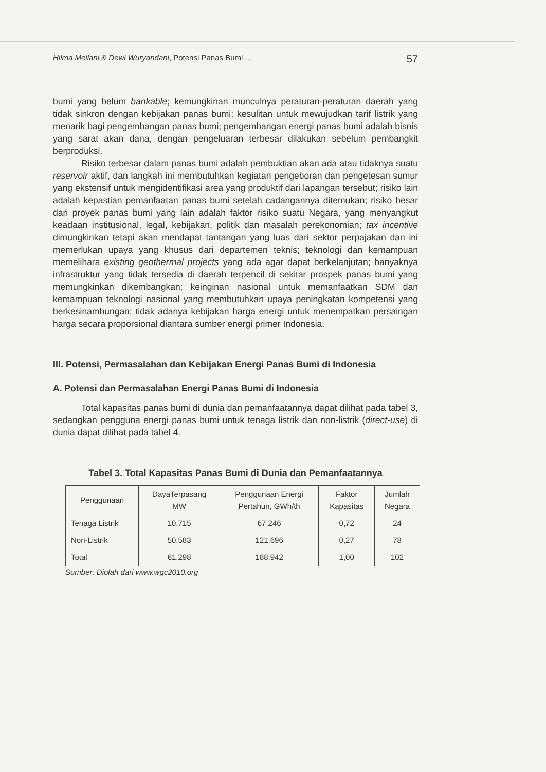Hilma Meilani & Dewi Wuryandani, Potensi Panas Bumi ... 57
bumi yang belum bankable; kemungkinan munculnya peraturan-peraturan daerah yang tidak sinkron dengan kebijakan panas bumi; kesulitan untuk mewujudkan tarif listrik yang menarik bagi pengembangan panas bumi; pengembangan energi panas bumi adalah bisnis yang sarat akan dana, dengan pengeluaran terbesar dilakukan sebelum pembangkit berproduksi.
Risiko terbesar dalam panas bumi adalah pembuktian akan ada atau tidaknya suatu reservoir aktif, dan langkah ini membutuhkan kegiatan pengeboran dan pengetesan sumur yang ekstensif untuk mengidentifikasi area yang produktif dari lapangan tersebut; risiko lain adalah kepastian pemanfaatan panas bumi setelah cadangannya ditemukan; risiko besar dari proyek panas bumi yang lain adalah faktor risiko suatu Negara, yang menyangkut keadaan institusional, legal, kebijakan, politik dan masalah perekonomian; tax incentive dimungkinkan tetapi akan mendapat tantangan yang luas dari sektor perpajakan dan ini memerlukan upaya yang khusus dari departemen teknis; teknologi dan kemampuan memelihara existing geothermal projects yang ada agar dapat berkelanjutan; banyaknya infrastruktur yang tidak tersedia di daerah terpencil di sekitar prospek panas bumi yang memungkinkan dikembangkan; keinginan nasional untuk memanfaatkan SDM dan kemampuan teknologi nasional yang membutuhkan upaya peningkatan kompetensi yang berkesinambungan; tidak adanya kebijakan harga energi untuk menempatkan persaingan harga secara proporsional diantara sumber energi primer Indonesia.
III. Potensi, Permasalahan dan Kebijakan Energi Panas Bumi di Indonesia
A. Potensi dan Permasalahan Energi Panas Bumi di Indonesia
Total kapasitas panas bumi di dunia dan pemanfaatannya dapat dilihat pada tabel 3, sedangkan pengguna energi panas bumi untuk tenaga listrik dan non-listrik (direct-use) di dunia dapat dilihat pada tabel 4.
Tabel 3. Total Kapasitas Panas Bumi di Dunia dan Pemanfaatannya
| Penggunaan | DayaTerpasang MW | Penggunaan Energi Pertahun, GWh/th | Faktor Kapasitas | Jumlah Negara |
| --- | --- | --- | --- | --- |
| Tenaga Listrik | 10.715 | 67.246 | 0,72 | 24 |
| Non-Listrik | 50.583 | 121.696 | 0,27 | 78 |
| Total | 61.298 | 188.942 | 1,00 | 102 |
Sumber: Diolah dari www.wgc2010.org